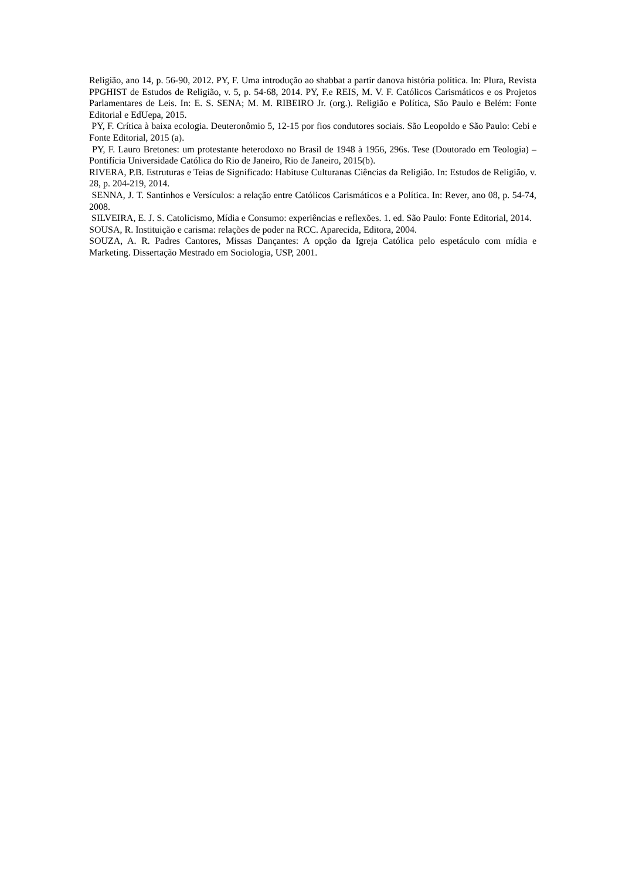Religião, ano 14, p. 56-90, 2012. PY, F. Uma introdução ao shabbat a partir danova história política. In: Plura, Revista PPGHIST de Estudos de Religião, v. 5, p. 54-68, 2014. PY, F.e REIS, M. V. F. Católicos Carismáticos e os Projetos Parlamentares de Leis. In: E. S. SENA; M. M. RIBEIRO Jr. (org.). Religião e Política, São Paulo e Belém: Fonte Editorial e EdUepa, 2015.
PY, F. Crítica à baixa ecologia. Deuteronômio 5, 12-15 por fios condutores sociais. São Leopoldo e São Paulo: Cebi e Fonte Editorial, 2015 (a).
PY, F. Lauro Bretones: um protestante heterodoxo no Brasil de 1948 à 1956, 296s. Tese (Doutorado em Teologia) – Pontifícia Universidade Católica do Rio de Janeiro, Rio de Janeiro, 2015(b).
RIVERA, P.B. Estruturas e Teias de Significado: Habituse Culturanas Ciências da Religião. In: Estudos de Religião, v. 28, p. 204-219, 2014.
SENNA, J. T. Santinhos e Versículos: a relação entre Católicos Carismáticos e a Política. In: Rever, ano 08, p. 54-74, 2008.
SILVEIRA, E. J. S. Catolicismo, Mídia e Consumo: experiências e reflexões. 1. ed. São Paulo: Fonte Editorial, 2014.
SOUSA, R. Instituição e carisma: relações de poder na RCC. Aparecida, Editora, 2004.
SOUZA, A. R. Padres Cantores, Missas Dançantes: A opção da Igreja Católica pelo espetáculo com mídia e Marketing. Dissertação Mestrado em Sociologia, USP, 2001.